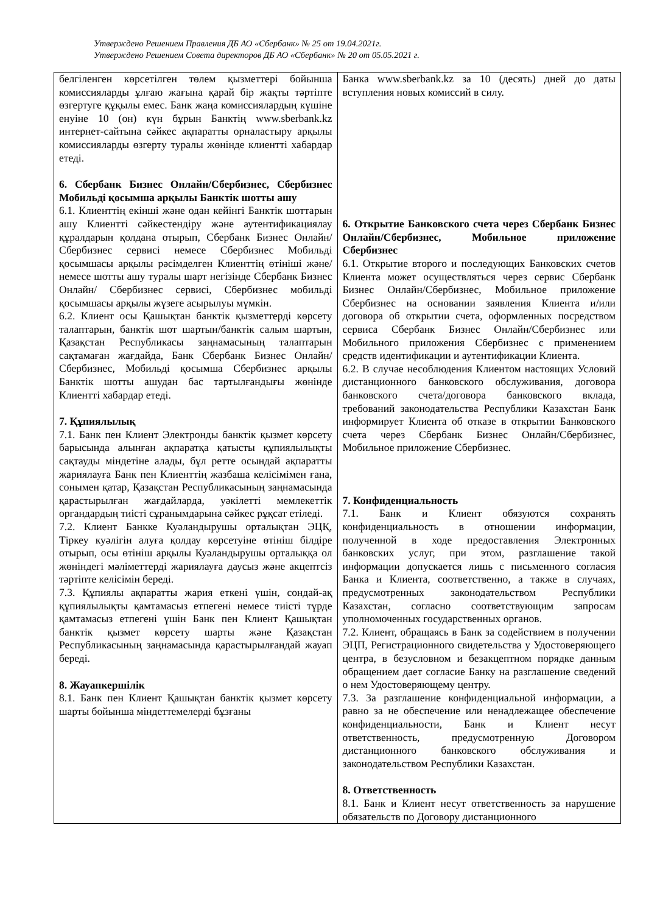Утверждено Решением Правления ДБ АО «Сбербанк» № 25 от 19.04.2021г.
Утверждено Решением Совета директоров ДБ АО «Сбербанк» № 20 от 05.05.2021 г.
| белгіленген көрсетілген төлем қызметтері бойынша комиссияларды ұлғаю жағына қарай бір жақты тәртіпте өзгертуге құқылы емес. Банк жаңа комиссиялардың күшіне енуіне 10 (он) күн бұрын Банктің www.sberbank.kz интернет-сайтына сәйкес ақпаратты орналастыру арқылы комиссияларды өзгерту туралы жөнінде клиентті хабардар етеді. 6. Сбербанк Бизнес Онлайн/Сбербизнес, Сбербизнес Мобильді қосымша арқылы Банктік шотты ашу 6.1. Клиенттің екінші және одан кейінгі Банктік шоттарын ашу Клиентті сәйкестендіру және аутентификациялау құралдарын қолдана отырып, Сбербанк Бизнес Онлайн/Сбербизнес сервисі немесе Сбербизнес Мобильді қосымшасы арқылы рәсімделген Клиенттің өтініші және/немесе шотты ашу туралы шарт негізінде Сбербанк Бизнес Онлайн/ Сбербизнес сервисі, Сбербизнес мобильді қосымшасы арқылы жүзеге асырылуы мүмкін. 6.2. Клиент осы Қашықтан банктік қызметтерді көрсету талаптарын, банктік шот шартын/банктік салым шартын, Қазақстан Республикасы заңнамасының талаптарын сақтамаған жағдайда, Банк Сбербанк Бизнес Онлайн/Сбербизнес, Мобильді қосымша Сбербизнес арқылы Банктік шотты ашудан бас тартылғандығы жөнінде Клиентті хабардар етеді. 7. Құпиялылық 7.1. Банк пен Клиент Электронды банктік қызмет көрсету барысында алынған ақпаратқа қатысты құпиялылықты сақтауды міндетіне алады, бұл ретте осындай ақпаратты жариялауға Банк пен Клиенттің жазбаша келісімімен ғана, сонымен қатар, Қазақстан Республикасының заңнамасында қарастырылған жағдайларда, уәкілетті мемлекеттік органдардың тиісті сұранымдарына сәйкес рұқсат етіледі. 7.2. Клиент Банкке Куәландырушы орталықтан ЭЦҚ, Тіркеу куәлігін алуға қолдау көрсетуіне өтініш білдіре отырып, осы өтініш арқылы Куәландырушы орталыққа ол жөніндегі мәліметтерді жариялауға даусыз және акцептсіз тәртіпте келісімін береді. 7.3. Құпиялы ақпаратты жария еткені үшін, сондай-ақ құпиялылықты қамтамасыз етпегені немесе тиісті түрде қамтамасыз етпегені үшін Банк пен Клиент Қашықтан банктік қызмет көрсету шарты және Қазақстан Республикасының заңнамасында қарастырылғандай жауап береді. 8. Жауапкершілік 8.1. Банк пен Клиент Қашықтан банктік қызмет көрсету шарты бойынша міндеттемелерді бұзғаны | Банка www.sberbank.kz за 10 (десять) дней до даты вступления новых комиссий в силу. 6. Открытие Банковского счета через Сбербанк Бизнес Онлайн/Сбербизнес, Мобильное приложение Сбербизнес 6.1. Открытие второго и последующих Банковских счетов Клиента может осуществляться через сервис Сбербанк Бизнес Онлайн/Сбербизнес, Мобильное приложение Сбербизнес на основании заявления Клиента и/или договора об открытии счета, оформленных посредством сервиса Сбербанк Бизнес Онлайн/Сбербизнес или Мобильного приложения Сбербизнес с применением средств идентификации и аутентификации Клиента. 6.2. В случае несоблюдения Клиентом настоящих Условий дистанционного банковского обслуживания, договора банковского счета/договора банковского вклада, требований законодательства Республики Казахстан Банк информирует Клиента об отказе в открытии Банковского счета через Сбербанк Бизнес Онлайн/Сбербизнес, Мобильное приложение Сбербизнес. 7. Конфиденциальность 7.1. Банк и Клиент обязуются сохранять конфиденциальность в отношении информации, полученной в ходе предоставления Электронных банковских услуг, при этом, разглашение такой информации допускается лишь с письменного согласия Банка и Клиента, соответственно, а также в случаях, предусмотренных законодательством Республики Казахстан, согласно соответствующим запросам уполномоченных государственных органов. 7.2. Клиент, обращаясь в Банк за содействием в получении ЭЦП, Регистрационного свидетельства у Удостоверяющего центра, в безусловном и безакцептном порядке данным обращением дает согласие Банку на разглашение сведений о нем Удостоверяющему центру. 7.3. За разглашение конфиденциальной информации, а равно за не обеспечение или ненадлежащее обеспечение конфиденциальности, Банк и Клиент несут ответственность, предусмотренную Договором дистанционного банковского обслуживания и законодательством Республики Казахстан. 8. Ответственность 8.1. Банк и Клиент несут ответственность за нарушение обязательств по Договору дистанционного |